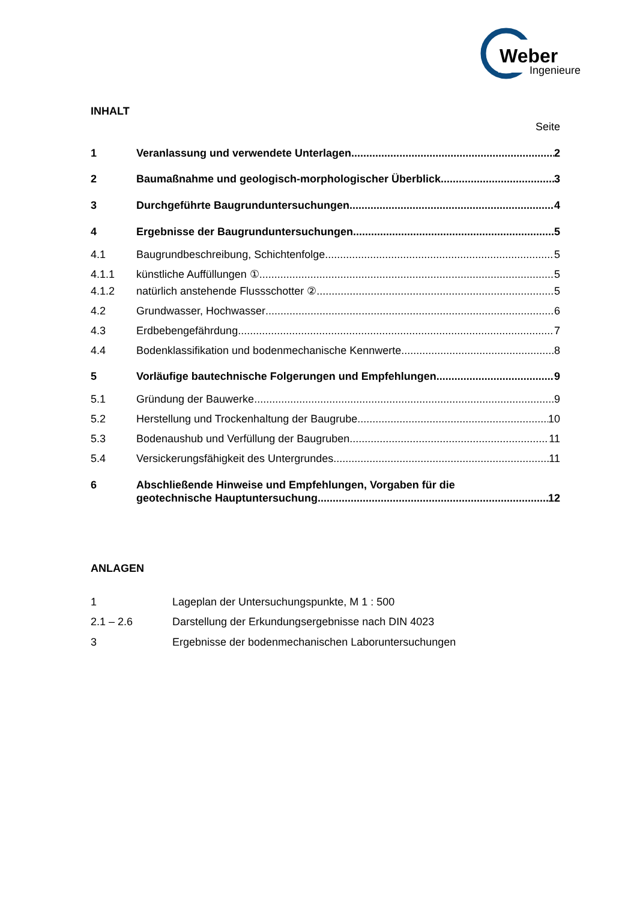Weber
Ingenieure
INHALT
Seite
1 Veranlassung und verwendete Unterlagen 2
2 Baumaßnahme und geologisch-morphologischer Überblick 3
3 Durchgeführte Baugrunduntersuchungen 4
4 Ergebnisse der Baugrunduntersuchungen 5
4.1 Baugrundbeschreibung, Schichtenfolge 5
4.1.1 künstliche Auffüllungen ① 5
4.1.2 natürlich anstehende Flussschotter ② 5
4.2 Grundwasser, Hochwasser 6
4.3 Erdbebengefährdung 7
4.4 Bodenklassifikation und bodenmechanische Kennwerte 8
5 Vorläufige bautechnische Folgerungen und Empfehlungen 9
5.1 Gründung der Bauwerke 9
5.2 Herstellung und Trockenhaltung der Baugrube 10
5.3 Bodenaushub und Verfüllung der Baugruben 11
5.4 Versickerungsfähigkeit des Untergrundes 11
6 Abschließende Hinweise und Empfehlungen, Vorgaben für die
geotechnische Hauptuntersuchung 12
ANLAGEN
1 Lageplan der Untersuchungspunkte, M 1 : 500
2.1 – 2.6 Darstellung der Erkundungsergebnisse nach DIN 4023
3 Ergebnisse der bodenmechanischen Laboruntersuchungen